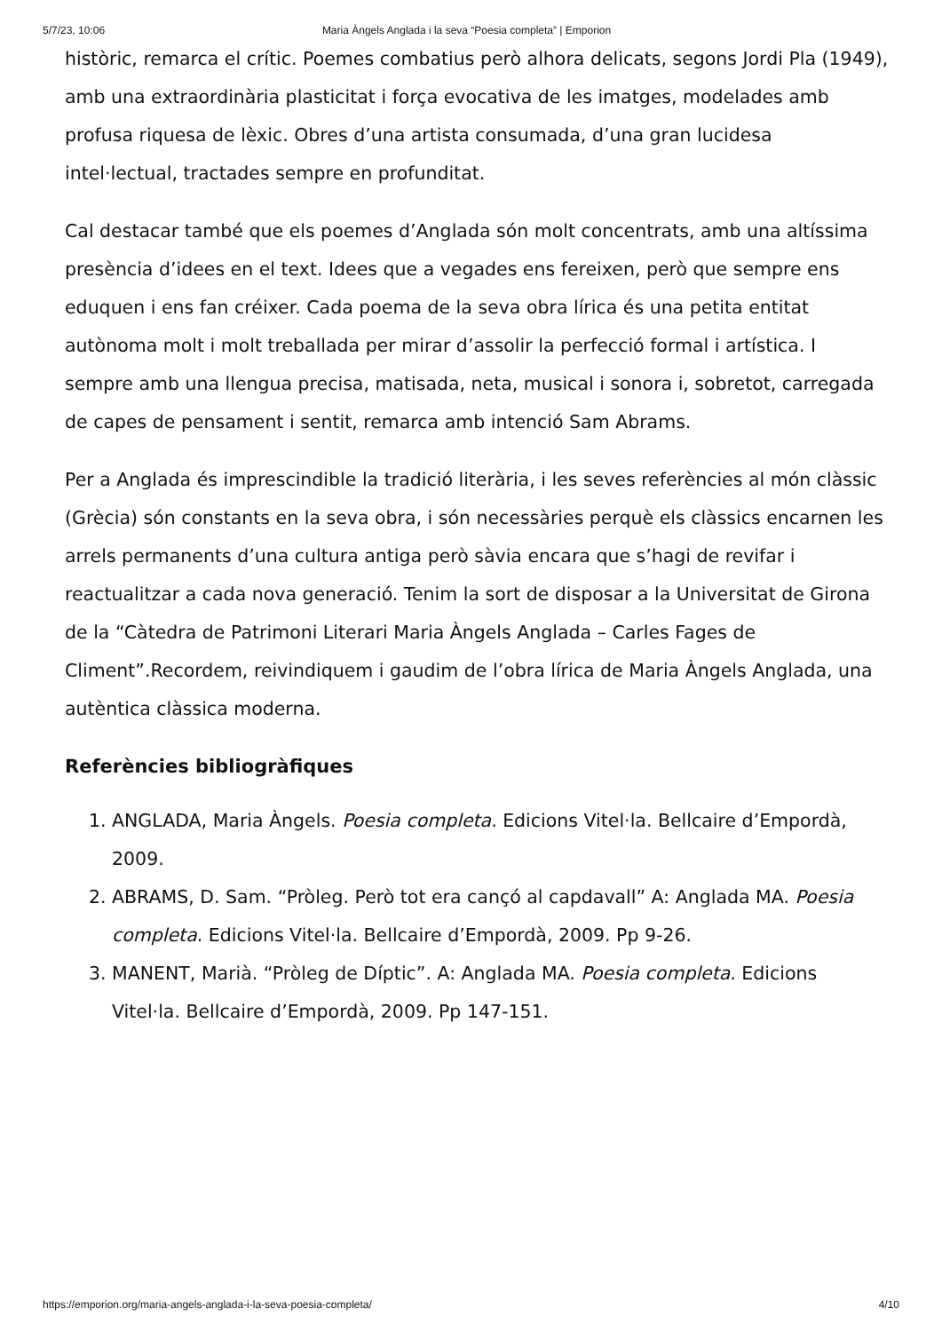5/7/23, 10:06 Maria Àngels Anglada i la seva “Poesia completa” | Emporion
històric, remarca el crític. Poemes combatius però alhora delicats, segons Jordi Pla (1949), amb una extraordinària plasticitat i força evocativa de les imatges, modelades amb profusa riquesa de lèxic. Obres d’una artista consumada, d’una gran lucidesa intel·lectual, tractades sempre en profunditat.
Cal destacar també que els poemes d’Anglada són molt concentrats, amb una altíssima presència d’idees en el text. Idees que a vegades ens fereixen, però que sempre ens eduquen i ens fan créixer. Cada poema de la seva obra lírica és una petita entitat autònoma molt i molt treballada per mirar d’assolir la perfecció formal i artística. I sempre amb una llengua precisa, matisada, neta, musical i sonora i, sobretot, carregada de capes de pensament i sentit, remarca amb intenció Sam Abrams.
Per a Anglada és imprescindible la tradició literària, i les seves referències al món clàssic (Grècia) són constants en la seva obra, i són necessàries perquè els clàssics encarnen les arrels permanents d’una cultura antiga però sàvia encara que s’hagi de revifar i reactualitzar a cada nova generació. Tenim la sort de disposar a la Universitat de Girona de la “Càtedra de Patrimoni Literari Maria Àngels Anglada – Carles Fages de Climent”.Recordem, reivindiquem i gaudim de l’obra lírica de Maria Àngels Anglada, una autèntica clàssica moderna.
Referències bibliogràfiques
1. ANGLADA, Maria Àngels. Poesia completa. Edicions Vitel·la. Bellcaire d’Empordà, 2009.
2. ABRAMS, D. Sam. “Pròleg. Però tot era cançó al capdavall” A: Anglada MA. Poesia completa. Edicions Vitel·la. Bellcaire d’Empordà, 2009. Pp 9-26.
3. MANENT, Marià. “Pròleg de Díptic”. A: Anglada MA. Poesia completa. Edicions Vitel·la. Bellcaire d’Empordà, 2009. Pp 147-151.
https://emporion.org/maria-angels-anglada-i-la-seva-poesia-completa/ 4/10